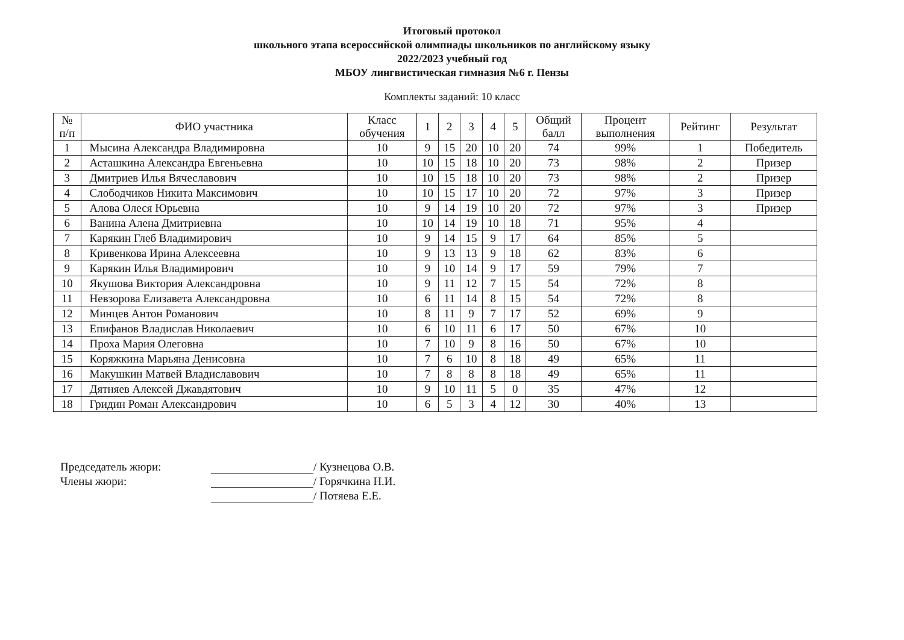Итоговый протокол
школьного этапа всероссийской олимпиады школьников по английскому языку
2022/2023 учебный год
МБОУ лингвистическая гимназия №6 г. Пензы
Комплекты заданий: 10 класс
| № п/п | ФИО участника | Класс обучения | 1 | 2 | 3 | 4 | 5 | Общий балл | Процент выполнения | Рейтинг | Результат |
| --- | --- | --- | --- | --- | --- | --- | --- | --- | --- | --- | --- |
| 1 | Мысина Александра Владимировна | 10 | 9 | 15 | 20 | 10 | 20 | 74 | 99% | 1 | Победитель |
| 2 | Асташкина Александра Евгеньевна | 10 | 10 | 15 | 18 | 10 | 20 | 73 | 98% | 2 | Призер |
| 3 | Дмитриев Илья Вячеславович | 10 | 10 | 15 | 18 | 10 | 20 | 73 | 98% | 2 | Призер |
| 4 | Слободчиков Никита Максимович | 10 | 10 | 15 | 17 | 10 | 20 | 72 | 97% | 3 | Призер |
| 5 | Алова Олеся Юрьевна | 10 | 9 | 14 | 19 | 10 | 20 | 72 | 97% | 3 | Призер |
| 6 | Ванина Алена Дмитриевна | 10 | 10 | 14 | 19 | 10 | 18 | 71 | 95% | 4 | |
| 7 | Карякин Глеб Владимирович | 10 | 9 | 14 | 15 | 9 | 17 | 64 | 85% | 5 | |
| 8 | Кривенкова Ирина Алексеевна | 10 | 9 | 13 | 13 | 9 | 18 | 62 | 83% | 6 | |
| 9 | Карякин Илья Владимирович | 10 | 9 | 10 | 14 | 9 | 17 | 59 | 79% | 7 | |
| 10 | Якушова Виктория Александровна | 10 | 9 | 11 | 12 | 7 | 15 | 54 | 72% | 8 | |
| 11 | Невзорова Елизавета Александровна | 10 | 6 | 11 | 14 | 8 | 15 | 54 | 72% | 8 | |
| 12 | Минцев Антон Романович | 10 | 8 | 11 | 9 | 7 | 17 | 52 | 69% | 9 | |
| 13 | Епифанов Владислав Николаевич | 10 | 6 | 10 | 11 | 6 | 17 | 50 | 67% | 10 | |
| 14 | Проха Мария Олеговна | 10 | 7 | 10 | 9 | 8 | 16 | 50 | 67% | 10 | |
| 15 | Коряжкина Марьяна Денисовна | 10 | 7 | 6 | 10 | 8 | 18 | 49 | 65% | 11 | |
| 16 | Макушкин Матвей Владиславович | 10 | 7 | 8 | 8 | 8 | 18 | 49 | 65% | 11 | |
| 17 | Дятняев Алексей Джавдятович | 10 | 9 | 10 | 11 | 5 | 0 | 35 | 47% | 12 | |
| 18 | Гридин Роман Александрович | 10 | 6 | 5 | 3 | 4 | 12 | 30 | 40% | 13 | |
Председатель жюри:
/ Кузнецова О.В.
Члены жюри:
/ Горячкина Н.И.
/ Потяева Е.Е.